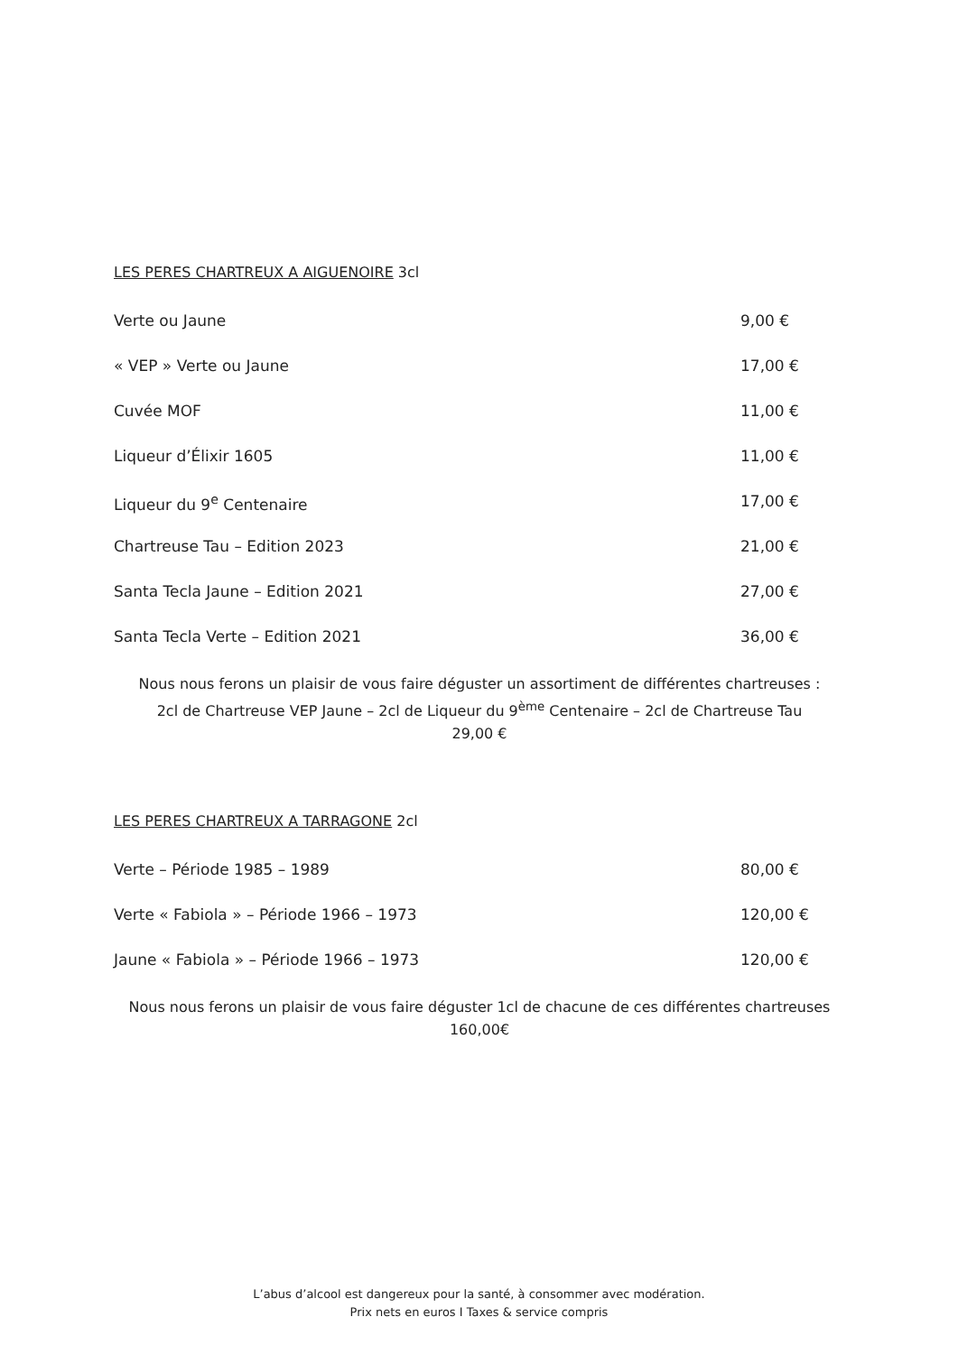LES PERES CHARTREUX A AIGUENOIRE 3cl
Verte ou Jaune 9,00 €
« VEP » Verte ou Jaune 17,00 €
Cuvée MOF 11,00 €
Liqueur d’Élixir 1605 11,00 €
Liqueur du 9<sup>e</sup> Centenaire 17,00 €
Chartreuse Tau – Edition 2023 21,00 €
Santa Tecla Jaune – Edition 2021 27,00 €
Santa Tecla Verte – Edition 2021 36,00 €
Nous nous ferons un plaisir de vous faire déguster un assortiment de différentes chartreuses :
2cl de Chartreuse VEP Jaune – 2cl de Liqueur du 9<sup>ème</sup> Centenaire – 2cl de Chartreuse Tau
29,00 €
LES PERES CHARTREUX A TARRAGONE 2cl
Verte – Période 1985 – 1989 80,00 €
Verte « Fabiola » – Période 1966 – 1973 120,00 €
Jaune « Fabiola » – Période 1966 – 1973 120,00 €
Nous nous ferons un plaisir de vous faire déguster 1cl de chacune de ces différentes chartreuses
160,00€
L’abus d’alcool est dangereux pour la santé, à consommer avec modération.
Prix nets en euros I Taxes & service compris